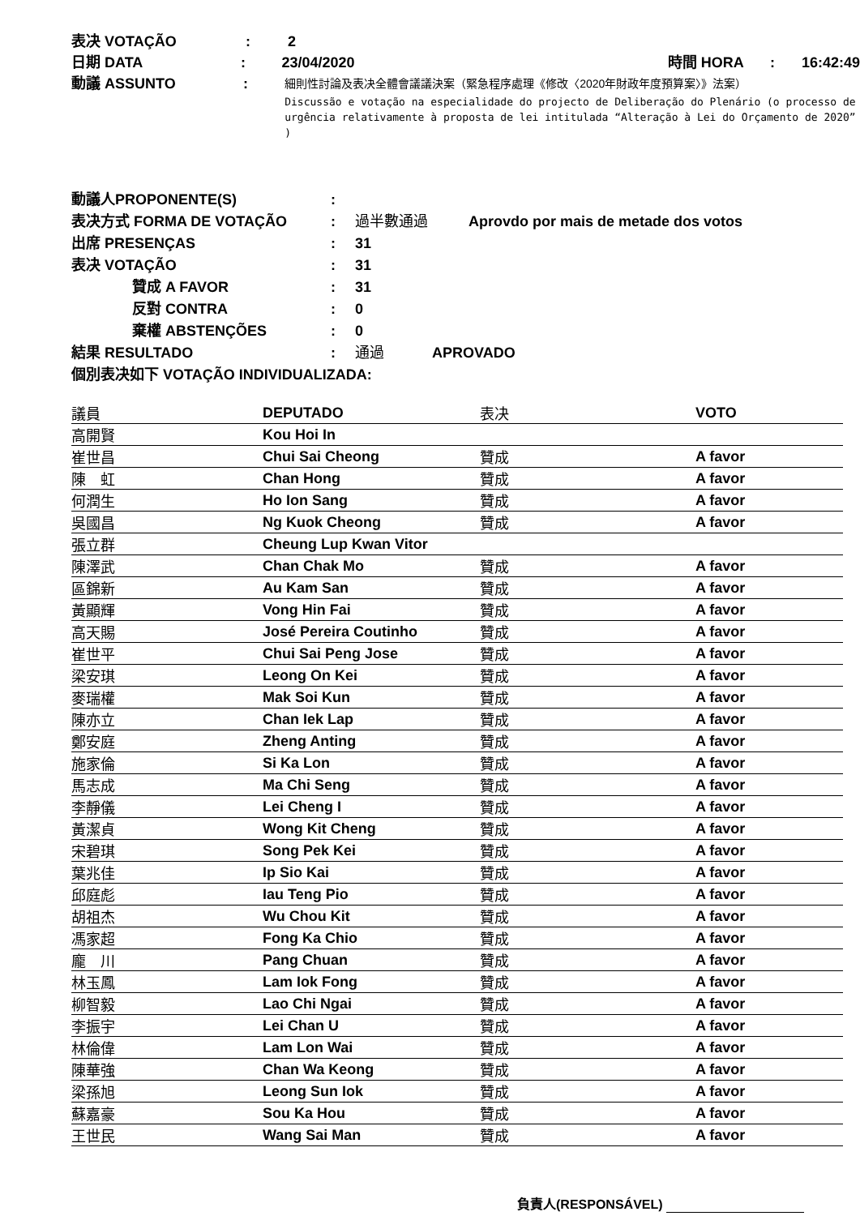表决 VOTAÇÃO: 2
日期 DATA: 23/04/2020 時間 HORA: 16:42:49
動議 ASSUNTO:
細則性討論及表决全體會議議決案（緊急程序處理《修改〈2020年財政年度預算案〉》法案）
Discussão e votação na especialidade do projecto de Deliberação do Plenário (o processo de urgência relativamente à proposta de lei intitulada “Alteração à Lei do Orçamento de 2020” )
動議人PROPONENTE(S):
表决方式 FORMA DE VOTAÇÃO: 過半數通過 Aprovdo por mais de metade dos votos
出席 PRESENÇAS: 31
表决 VOTAÇÃO: 31
贊成 A FAVOR: 31
反對 CONTRA: 0
棄權 ABSTENÇÕES: 0
結果 RESULTADO: 通過 APROVADO
個別表决如下 VOTAÇÃO INDIVIDUALIZADA:
| 議員 | DEPUTADO | 表决 | VOTO |
| --- | --- | --- | --- |
| 高開賢 | Kou Hoi In | | |
| 崔世昌 | Chui Sai Cheong | 贊成 | A favor |
| 陳 虹 | Chan Hong | 贊成 | A favor |
| 何潤生 | Ho Ion Sang | 贊成 | A favor |
| 吳國昌 | Ng Kuok Cheong | 贊成 | A favor |
| 張立群 | Cheung Lup Kwan Vitor | | |
| 陳澤武 | Chan Chak Mo | 贊成 | A favor |
| 區錦新 | Au Kam San | 贊成 | A favor |
| 黃顯輝 | Vong Hin Fai | 贊成 | A favor |
| 高天賜 | José Pereira Coutinho | 贊成 | A favor |
| 崔世平 | Chui Sai Peng Jose | 贊成 | A favor |
| 梁安琪 | Leong On Kei | 贊成 | A favor |
| 麥瑞權 | Mak Soi Kun | 贊成 | A favor |
| 陳亦立 | Chan Iek Lap | 贊成 | A favor |
| 鄭安庭 | Zheng Anting | 贊成 | A favor |
| 施家倫 | Si Ka Lon | 贊成 | A favor |
| 馬志成 | Ma Chi Seng | 贊成 | A favor |
| 李靜儀 | Lei Cheng I | 贊成 | A favor |
| 黃潔貞 | Wong Kit Cheng | 贊成 | A favor |
| 宋碧琪 | Song Pek Kei | 贊成 | A favor |
| 葉兆佳 | Ip Sio Kai | 贊成 | A favor |
| 邱庭彪 | Iau Teng Pio | 贊成 | A favor |
| 胡祖杰 | Wu Chou Kit | 贊成 | A favor |
| 馮家超 | Fong Ka Chio | 贊成 | A favor |
| 龐 川 | Pang Chuan | 贊成 | A favor |
| 林玉鳳 | Lam Iok Fong | 贊成 | A favor |
| 柳智毅 | Lao Chi Ngai | 贊成 | A favor |
| 李振宇 | Lei Chan U | 贊成 | A favor |
| 林倫偉 | Lam Lon Wai | 贊成 | A favor |
| 陳華強 | Chan Wa Keong | 贊成 | A favor |
| 梁孫旭 | Leong Sun Iok | 贊成 | A favor |
| 蘇嘉豪 | Sou Ka Hou | 贊成 | A favor |
| 王世民 | Wang Sai Man | 贊成 | A favor |
負責人(RESPONSÁVEL)